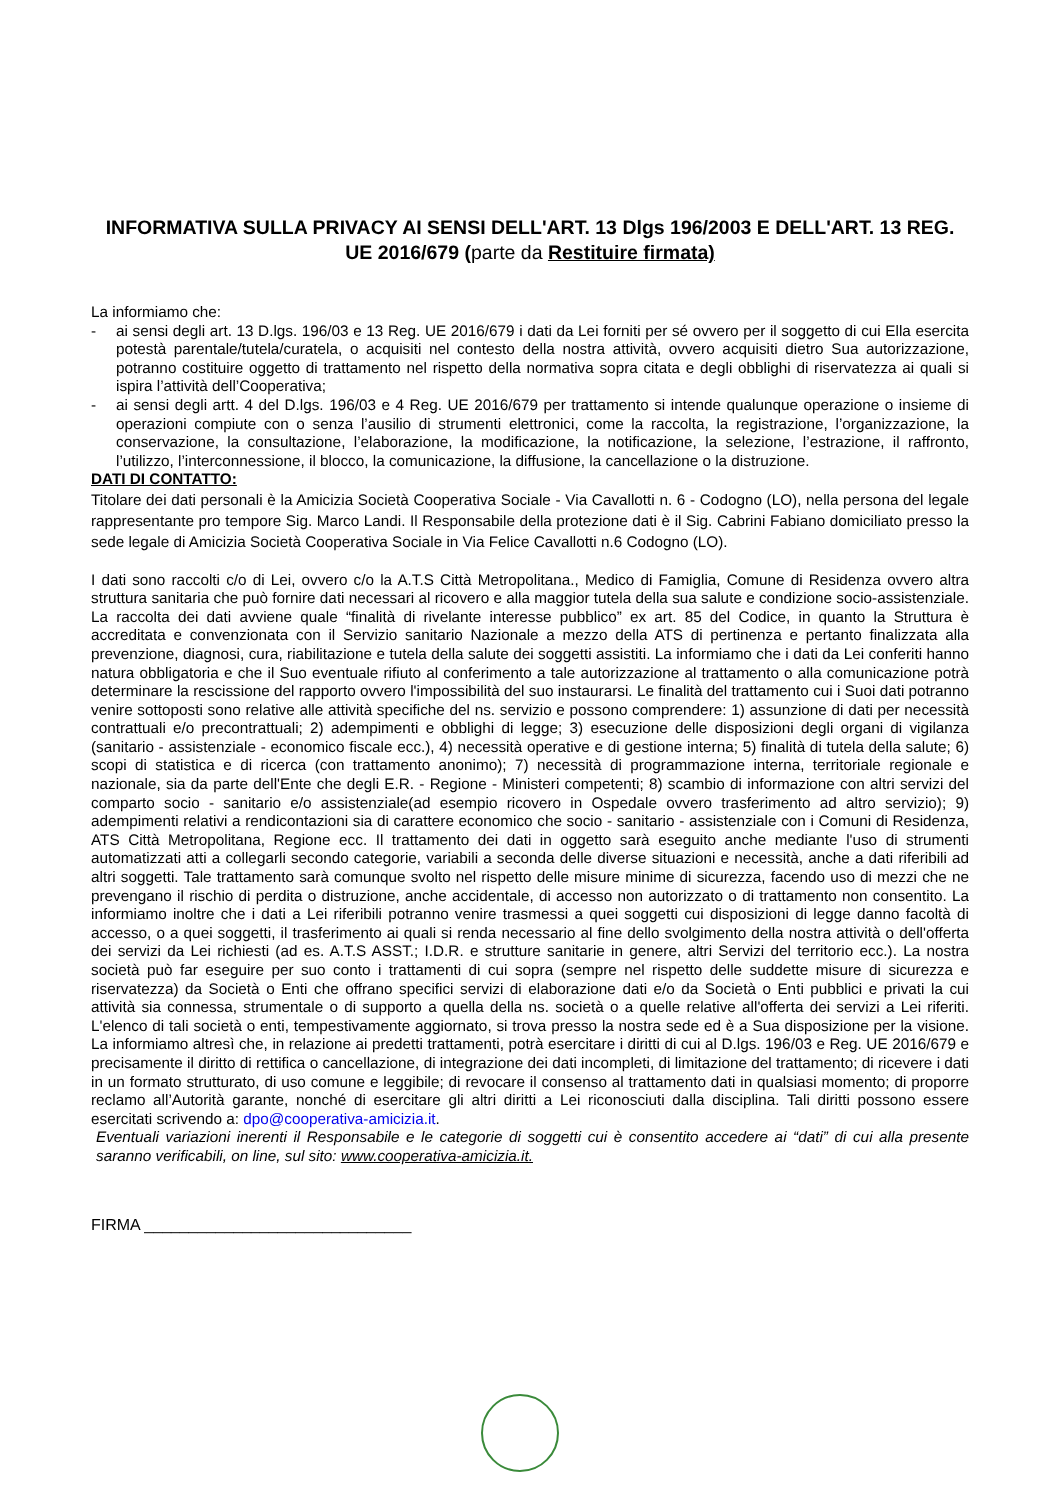INFORMATIVA SULLA PRIVACY AI SENSI DELL'ART. 13 Dlgs 196/2003 E DELL'ART. 13 REG. UE 2016/679 (parte da Restituire firmata)
La informiamo che:
- ai sensi degli art. 13 D.lgs. 196/03 e 13 Reg. UE 2016/679 i dati da Lei forniti per sé ovvero per il soggetto di cui Ella esercita potestà parentale/tutela/curatela, o acquisiti nel contesto della nostra attività, ovvero acquisiti dietro Sua autorizzazione, potranno costituire oggetto di trattamento nel rispetto della normativa sopra citata e degli obblighi di riservatezza ai quali si ispira l’attività dell’Cooperativa;
- ai sensi degli artt. 4 del D.lgs. 196/03 e 4 Reg. UE 2016/679 per trattamento si intende qualunque operazione o insieme di operazioni compiute con o senza l’ausilio di strumenti elettronici, come la raccolta, la registrazione, l’organizzazione, la conservazione, la consultazione, l’elaborazione, la modificazione, la notificazione, la selezione, l’estrazione, il raffronto, l’utilizzo, l’interconnessione, il blocco, la comunicazione, la diffusione, la cancellazione o la distruzione.
DATI DI CONTATTO:
Titolare dei dati personali è la Amicizia Società Cooperativa Sociale - Via Cavallotti n. 6 - Codogno (LO), nella persona del legale rappresentante pro tempore Sig. Marco Landi. Il Responsabile della protezione dati è il Sig. Cabrini Fabiano domiciliato presso la sede legale di Amicizia Società Cooperativa Sociale in Via Felice Cavallotti n.6 Codogno (LO).
I dati sono raccolti c/o di Lei, ovvero c/o la A.T.S Città Metropolitana., Medico di Famiglia, Comune di Residenza ovvero altra struttura sanitaria che può fornire dati necessari al ricovero e alla maggior tutela della sua salute e condizione socio-assistenziale. La raccolta dei dati avviene quale “finalità di rivelante interesse pubblico” ex art. 85 del Codice, in quanto la Struttura è accreditata e convenzionata con il Servizio sanitario Nazionale a mezzo della ATS di pertinenza e pertanto finalizzata alla prevenzione, diagnosi, cura, riabilitazione e tutela della salute dei soggetti assistiti. La informiamo che i dati da Lei conferiti hanno natura obbligatoria e che il Suo eventuale rifiuto al conferimento a tale autorizzazione al trattamento o alla comunicazione potrà determinare la rescissione del rapporto ovvero l'impossibilità del suo instaurarsi. Le finalità del trattamento cui i Suoi dati potranno venire sottoposti sono relative alle attività specifiche del ns. servizio e possono comprendere: 1) assunzione di dati per necessità contrattuali e/o precontrattuali; 2) adempimenti e obblighi di legge; 3) esecuzione delle disposizioni degli organi di vigilanza (sanitario - assistenziale - economico fiscale ecc.), 4) necessità operative e di gestione interna; 5) finalità di tutela della salute; 6) scopi di statistica e di ricerca (con trattamento anonimo); 7) necessità di programmazione interna, territoriale regionale e nazionale, sia da parte dell'Ente che degli E.R. - Regione - Ministeri competenti; 8) scambio di informazione con altri servizi del comparto socio - sanitario e/o assistenziale(ad esempio ricovero in Ospedale ovvero trasferimento ad altro servizio); 9) adempimenti relativi a rendicontazioni sia di carattere economico che socio - sanitario - assistenziale con i Comuni di Residenza, ATS Città Metropolitana, Regione ecc. Il trattamento dei dati in oggetto sarà eseguito anche mediante l'uso di strumenti automatizzati atti a collegarli secondo categorie, variabili a seconda delle diverse situazioni e necessità, anche a dati riferibili ad altri soggetti. Tale trattamento sarà comunque svolto nel rispetto delle misure minime di sicurezza, facendo uso di mezzi che ne prevengano il rischio di perdita o distruzione, anche accidentale, di accesso non autorizzato o di trattamento non consentito. La informiamo inoltre che i dati a Lei riferibili potranno venire trasmessi a quei soggetti cui disposizioni di legge danno facoltà di accesso, o a quei soggetti, il trasferimento ai quali si renda necessario al fine dello svolgimento della nostra attività o dell'offerta dei servizi da Lei richiesti (ad es. A.T.S ASST.; I.D.R. e strutture sanitarie in genere, altri Servizi del territorio ecc.). La nostra società può far eseguire per suo conto i trattamenti di cui sopra (sempre nel rispetto delle suddette misure di sicurezza e riservatezza) da Società o Enti che offrano specifici servizi di elaborazione dati e/o da Società o Enti pubblici e privati la cui attività sia connessa, strumentale o di supporto a quella della ns. società o a quelle relative all'offerta dei servizi a Lei riferiti. L'elenco di tali società o enti, tempestivamente aggiornato, si trova presso la nostra sede ed è a Sua disposizione per la visione. La informiamo altresì che, in relazione ai predetti trattamenti, potrà esercitare i diritti di cui al D.lgs. 196/03 e Reg. UE 2016/679 e precisamente il diritto di rettifica o cancellazione, di integrazione dei dati incompleti, di limitazione del trattamento; di ricevere i dati in un formato strutturato, di uso comune e leggibile; di revocare il consenso al trattamento dati in qualsiasi momento; di proporre reclamo all’Autorità garante, nonché di esercitare gli altri diritti a Lei riconosciuti dalla disciplina. Tali diritti possono essere esercitati scrivendo a: dpo@cooperativa-amicizia.it.
Eventuali variazioni inerenti il Responsabile e le categorie di soggetti cui è consentito accedere ai “dati” di cui alla presente saranno verificabili, on line, sul sito: www.cooperativa-amicizia.it.
FIRMA ______________________________